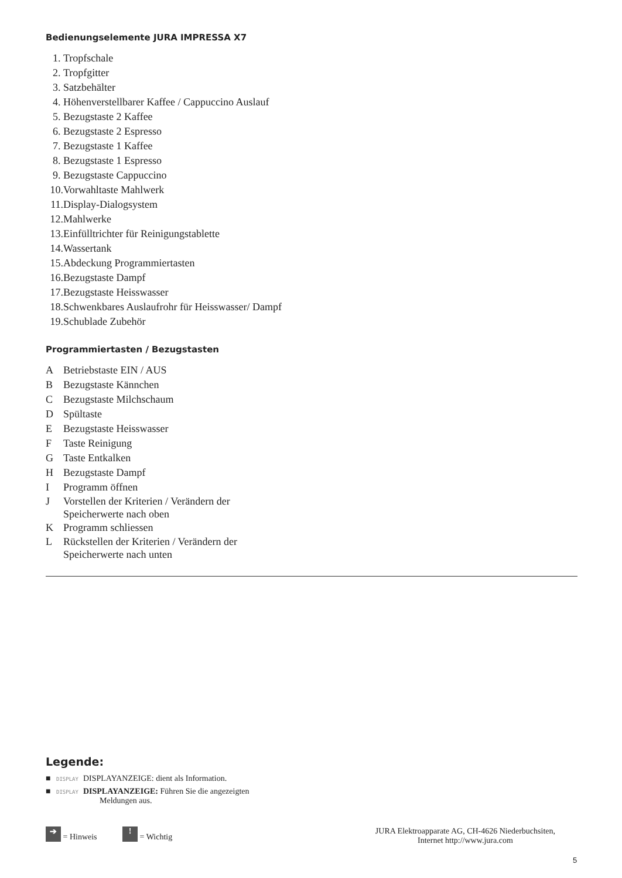Bedienungselemente JURA IMPRESSA X7
1. Tropfschale
2. Tropfgitter
3. Satzbehälter
4. Höhenverstellbarer Kaffee / Cappuccino Auslauf
5. Bezugstaste 2 Kaffee
6. Bezugstaste 2 Espresso
7. Bezugstaste 1 Kaffee
8. Bezugstaste 1 Espresso
9. Bezugstaste Cappuccino
10. Vorwahltaste Mahlwerk
11. Display-Dialogsystem
12. Mahlwerke
13. Einfülltrichter für Reinigungstablette
14. Wassertank
15. Abdeckung Programmiertasten
16. Bezugstaste Dampf
17. Bezugstaste Heisswasser
18. Schwenkbares Auslaufrohr für Heisswasser/ Dampf
19. Schublade Zubehör
Programmiertasten / Bezugstasten
A Betriebstaste EIN / AUS
B Bezugstaste Kännchen
C Bezugstaste Milchschaum
D Spültaste
E Bezugstaste Heisswasser
F Taste Reinigung
G Taste Entkalken
H Bezugstaste Dampf
I Programm öffnen
J Vorstellen der Kriterien / Verändern der Speicherwerte nach oben
K Programm schliessen
L Rückstellen der Kriterien / Verändern der Speicherwerte nach unten
Legende:
■ DISPLAY DISPLAYANZEIGE: dient als Information.
■ DISPLAY DISPLAYANZEIGE: Führen Sie die angezeigten
Meldungen aus.
➔ = Hinweis ! = Wichtig JURA Elektroapparate AG, CH-4626 Niederbuchsiten,
Internet http://www.jura.com
5